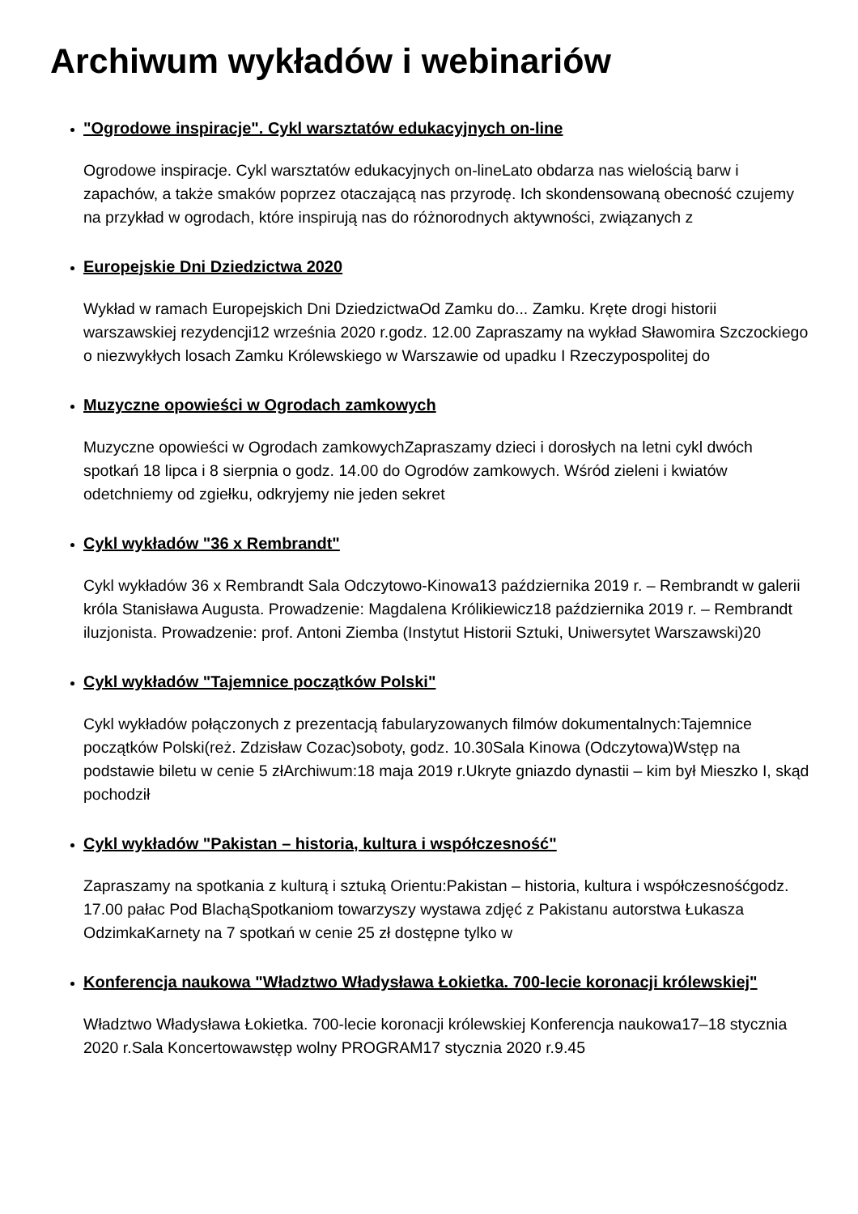Archiwum wykładów i webinariów
"Ogrodowe inspiracje". Cykl warsztatów edukacyjnych on-line
Ogrodowe inspiracje. Cykl warsztatów edukacyjnych on-lineLato obdarza nas wielością barw i zapachów, a także smaków poprzez otaczającą nas przyrodę. Ich skondensowaną obecność czujemy na przykład w ogrodach, które inspirują nas do różnorodnych aktywności, związanych z
Europejskie Dni Dziedzictwa 2020
Wykład w ramach Europejskich Dni DziedzictwaOd Zamku do... Zamku. Kręte drogi historii warszawskiej rezydencji12 września 2020 r.godz. 12.00 Zapraszamy na wykład Sławomira Szczockiego o niezwykłych losach Zamku Królewskiego w Warszawie od upadku I Rzeczypospolitej do
Muzyczne opowieści w Ogrodach zamkowych
Muzyczne opowieści w Ogrodach zamkowychZapraszamy dzieci i dorosłych na letni cykl dwóch spotkań 18 lipca i 8 sierpnia o godz. 14.00 do Ogrodów zamkowych. Wśród zieleni i kwiatów odetchniemy od zgiełku, odkryjemy nie jeden sekret
Cykl wykładów "36 x Rembrandt"
Cykl wykładów 36 x Rembrandt Sala Odczytowo-Kinowa13 października 2019 r. – Rembrandt w galerii króla Stanisława Augusta. Prowadzenie: Magdalena Królikiewicz18 października 2019 r. – Rembrandt iluzjonista. Prowadzenie: prof. Antoni Ziemba (Instytut Historii Sztuki, Uniwersytet Warszawski)20
Cykl wykładów "Tajemnice początków Polski"
Cykl wykładów połączonych z prezentacją fabularyzowanych filmów dokumentalnych:Tajemnice początków Polski(reż. Zdzisław Cozac)soboty, godz. 10.30Sala Kinowa (Odczytowa)Wstęp na podstawie biletu w cenie 5 złArchiwum:18 maja 2019 r.Ukryte gniazdo dynastii – kim był Mieszko I, skąd pochodził
Cykl wykładów "Pakistan – historia, kultura i współczesność"
Zapraszamy na spotkania z kulturą i sztuką Orientu:Pakistan – historia, kultura i współczesnośćgodz. 17.00 pałac Pod BlachąSpotkaniom towarzyszy wystawa zdjęć z Pakistanu autorstwa Łukasza OdzimkaKarnety na 7 spotkań w cenie 25 zł dostępne tylko w
Konferencja naukowa "Władztwo Władysława Łokietka. 700-lecie koronacji królewskiej"
Władztwo Władysława Łokietka. 700-lecie koronacji królewskiej Konferencja naukowa17–18 stycznia 2020 r.Sala Koncertowawstęp wolny PROGRAM17 stycznia 2020 r.9.45